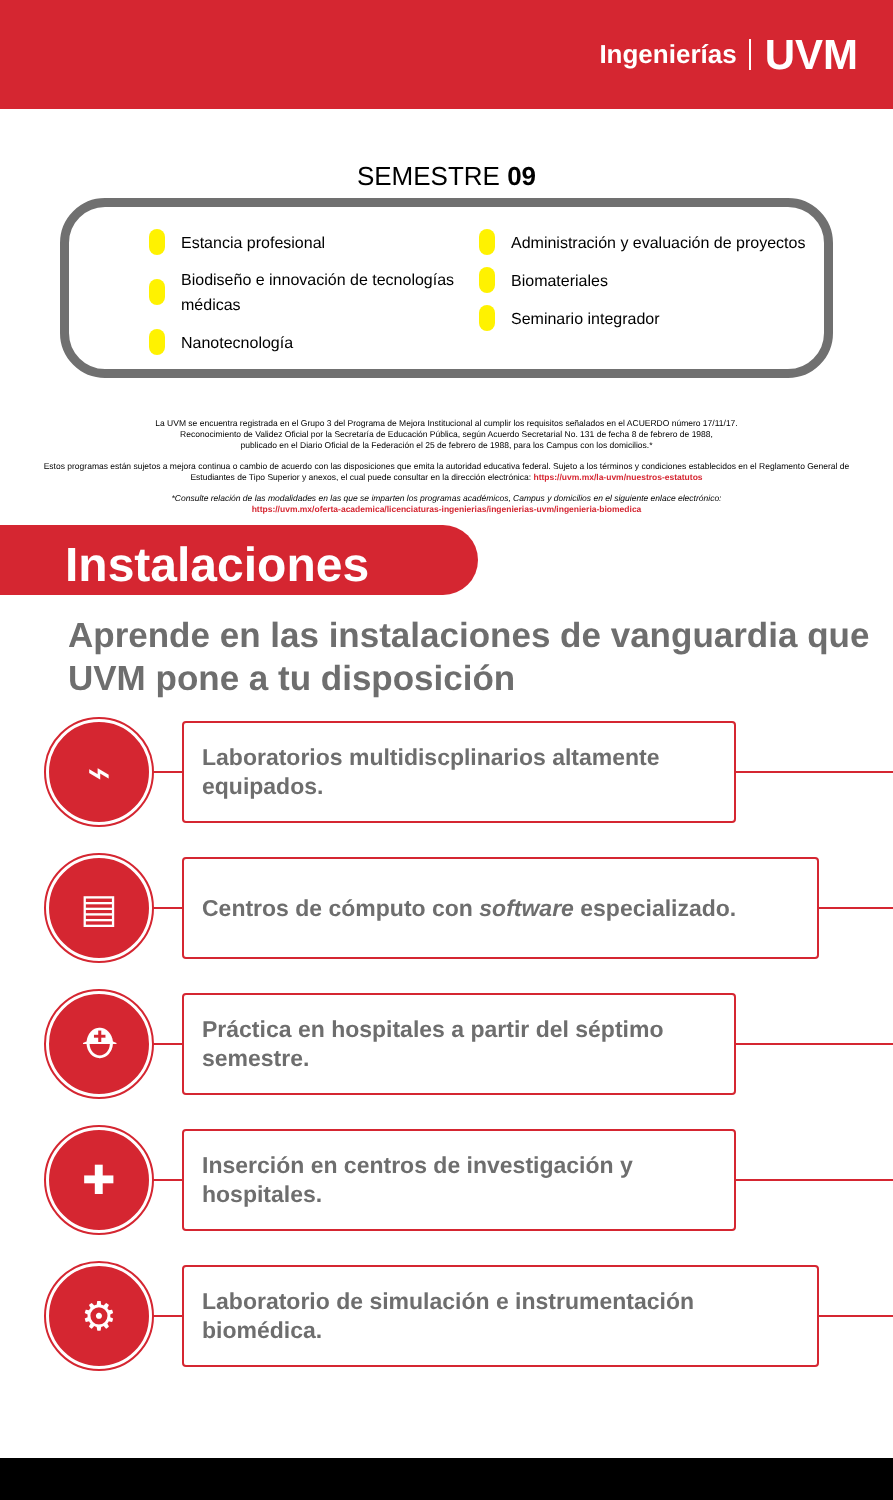Ingenierías UVM
SEMESTRE 09
Estancia profesional
Biodiseño e innovación de tecnologías médicas
Nanotecnología
Administración y evaluación de proyectos
Biomateriales
Seminario integrador
La UVM se encuentra registrada en el Grupo 3 del Programa de Mejora Institucional al cumplir los requisitos señalados en el ACUERDO número 17/11/17.
Reconocimiento de Validez Oficial por la Secretaría de Educación Pública, según Acuerdo Secretarial No. 131 de fecha 8 de febrero de 1988,
publicado en el Diario Oficial de la Federación el 25 de febrero de 1988, para los Campus con los domicilios.*
Estos programas están sujetos a mejora continua o cambio de acuerdo con las disposiciones que emita la autoridad educativa federal. Sujeto a los términos y condiciones establecidos en el Reglamento General de Estudiantes de Tipo Superior y anexos, el cual puede consultar en la dirección electrónica: https://uvm.mx/la-uvm/nuestros-estatutos
*Consulte relación de las modalidades en las que se imparten los programas académicos, Campus y domicilios en el siguiente enlace electrónico:
https://uvm.mx/oferta-academica/licenciaturas-ingenierias/ingenierias-uvm/ingenieria-biomedica
Instalaciones
Aprende en las instalaciones de vanguardia que UVM pone a tu disposición
⌁
Laboratorios multidiscplinarios altamente equipados.
▤
Centros de cómputo con software especializado.
⛑
Práctica en hospitales a partir del séptimo semestre.
✚
Inserción en centros de investigación y hospitales.
⚙
Laboratorio de simulación e instrumentación biomédica.